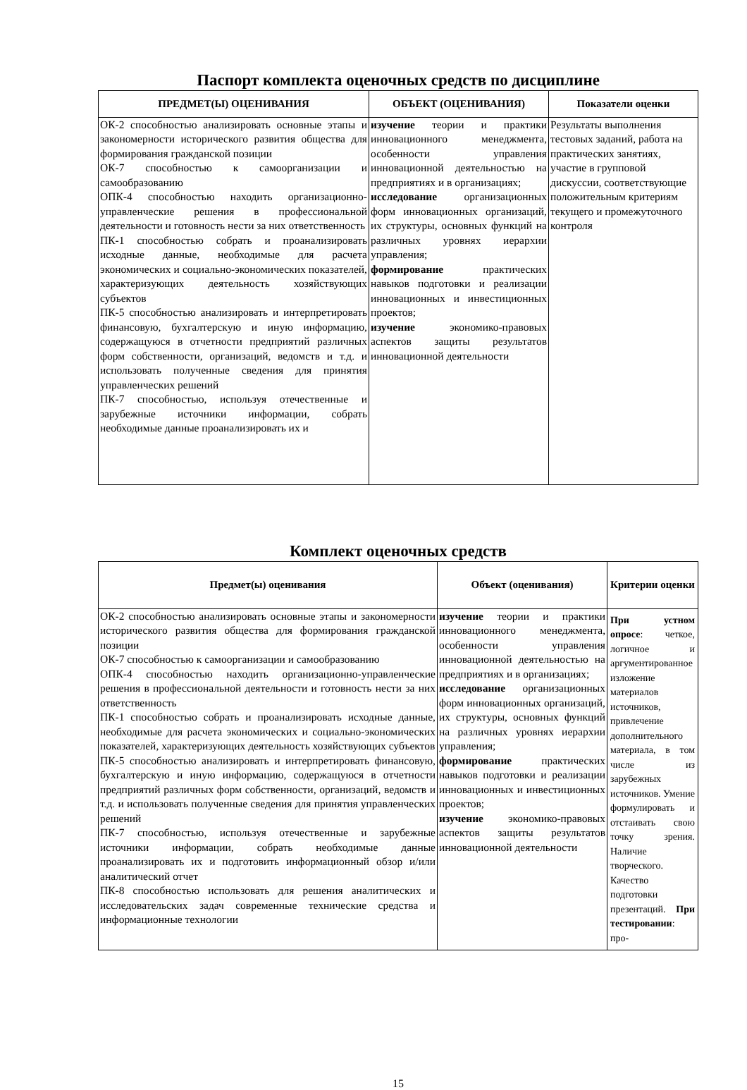Паспорт комплекта оценочных средств по дисциплине
| ПРЕДМЕТ(Ы) ОЦЕНИВАНИЯ | ОБЪЕКТ (ОЦЕНИВАНИЯ) | Показатели оценки |
| --- | --- | --- |
| ОК-2 способностью анализировать основные этапы и закономерности исторического развития общества для формирования гражданской позиции ОК-7 способностью к самоорганизации и самообразованию ОПК-4 способностью находить организационно-управленческие решения в профессиональной деятельности и готовность нести за них ответственность ПК-1 способностью собрать и проанализировать исходные данные, необходимые для расчета экономических и социально-экономических показателей, характеризующих деятельность хозяйствующих субъектов ПК-5 способностью анализировать и интерпретировать финансовую, бухгалтерскую и иную информацию, содержащуюся в отчетности предприятий различных форм собственности, организаций, ведомств и т.д. и использовать полученные сведения для принятия управленческих решений ПК-7 способностью, используя отечественные и зарубежные источники информации, собрать необходимые данные проанализировать их и | изучение теории и практики инновационного менеджмента, особенности управления инновационной деятельностью на предприятиях и в организациях; исследование организационных форм инновационных организаций, их структуры, основных функций на различных уровнях иерархии управления; формирование практических навыков подготовки и реализации инновационных и инвестиционных проектов; изучение экономико-правовых аспектов защиты результатов инновационной деятельности | Результаты выполнения тестовых заданий, работа на практических занятиях, участие в групповой дискуссии, соответствующие положительным критериям текущего и промежуточного контроля |
Комплект оценочных средств
| Предмет(ы) оценивания | Объект (оценивания) | Критерии оценки |
| --- | --- | --- |
| ОК-2 способностью анализировать основные этапы и закономерности исторического развития общества для формирования гражданской позиции ОК-7 способностью к самоорганизации и самообразованию ОПК-4 способностью находить организационно-управленческие решения в профессиональной деятельности и готовность нести за них ответственность ПК-1 способностью собрать и проанализировать исходные данные, необходимые для расчета экономических и социально-экономических показателей, характеризующих деятельность хозяйствующих субъектов ПК-5 способностью анализировать и интерпретировать финансовую, бухгалтерскую и иную информацию, содержащуюся в отчетности предприятий различных форм собственности, организаций, ведомств и т.д. и использовать полученные сведения для принятия управленческих решений ПК-7 способностью, используя отечественные и зарубежные источники информации, собрать необходимые данные проанализировать их и подготовить информационный обзор и/или аналитический отчет ПК-8 способностью использовать для решения аналитических и исследовательских задач современные технические средства и информационные технологии | изучение теории и практики инновационного менеджмента, особенности управления инновационной деятельностью на предприятиях и в организациях; исследование организационных форм инновационных организаций, их структуры, основных функций на различных уровнях иерархии управления; формирование практических навыков подготовки и реализации инновационных и инвестиционных проектов; изучение экономико-правовых аспектов защиты результатов инновационной деятельности | При устном опросе : четкое, логичное и аргументированное изложение материалов источников, привлечение дополнительного материала, в том числе из зарубежных источников. Умение формулировать и отстаивать свою точку зрения. Наличие творческого. Качество подготовки презентаций. При тестировании : про- |
15